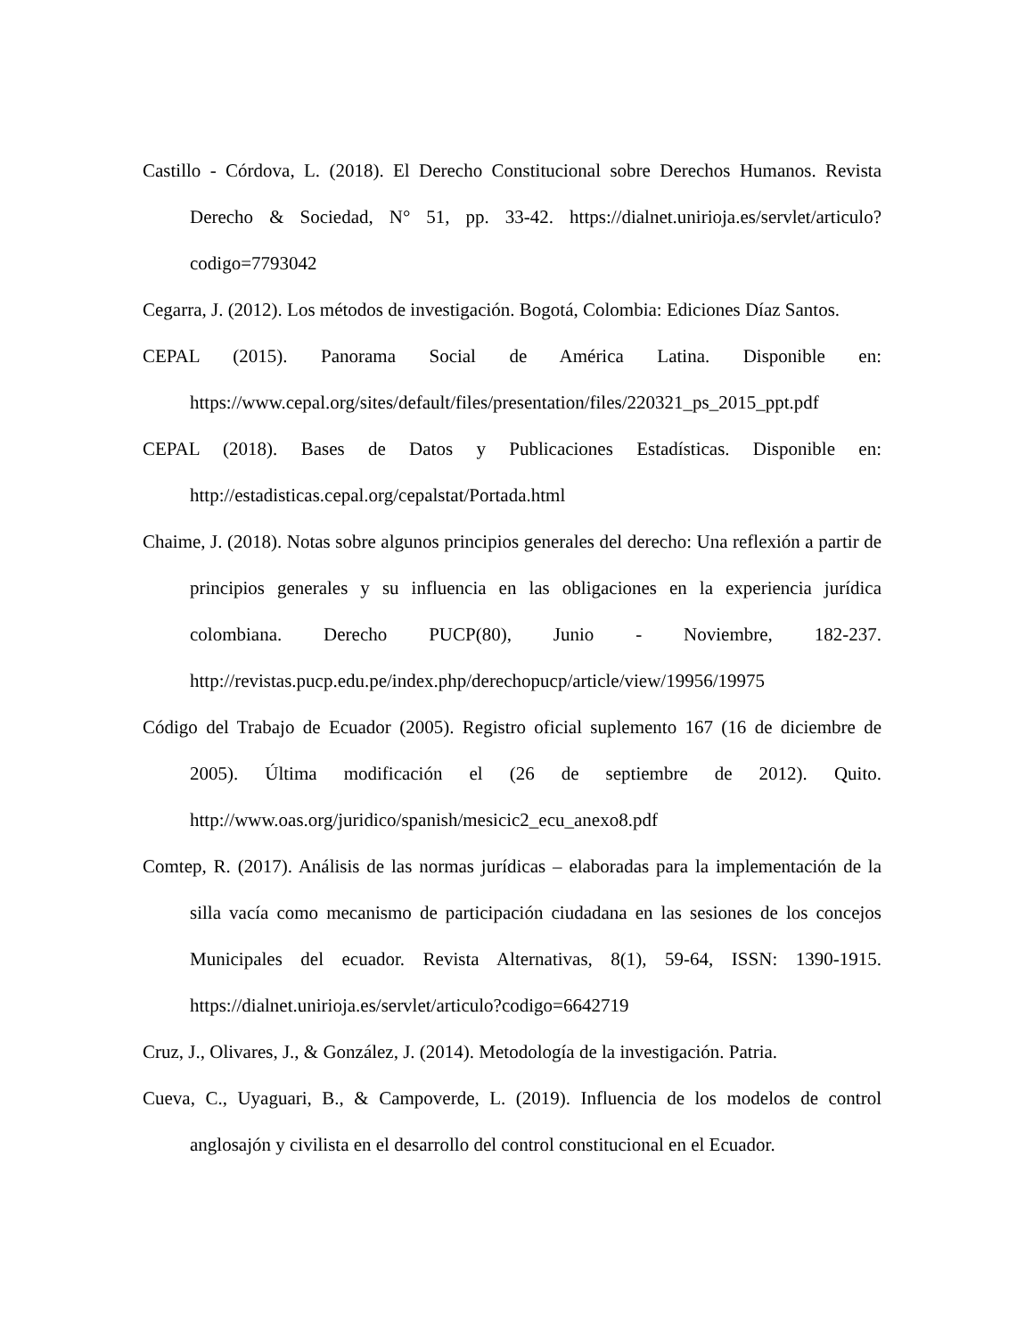Castillo - Córdova, L. (2018). El Derecho Constitucional sobre Derechos Humanos. Revista Derecho & Sociedad, N° 51, pp. 33-42. https://dialnet.unirioja.es/servlet/articulo?codigo=7793042
Cegarra, J. (2012). Los métodos de investigación. Bogotá, Colombia: Ediciones Díaz Santos.
CEPAL (2015). Panorama Social de América Latina. Disponible en: https://www.cepal.org/sites/default/files/presentation/files/220321_ps_2015_ppt.pdf
CEPAL (2018). Bases de Datos y Publicaciones Estadísticas. Disponible en: http://estadisticas.cepal.org/cepalstat/Portada.html
Chaime, J. (2018). Notas sobre algunos principios generales del derecho: Una reflexión a partir de principios generales y su influencia en las obligaciones en la experiencia jurídica colombiana. Derecho PUCP(80), Junio - Noviembre, 182-237. http://revistas.pucp.edu.pe/index.php/derechopucp/article/view/19956/19975
Código del Trabajo de Ecuador (2005). Registro oficial suplemento 167 (16 de diciembre de 2005). Última modificación el (26 de septiembre de 2012). Quito. http://www.oas.org/juridico/spanish/mesicic2_ecu_anexo8.pdf
Comtep, R. (2017). Análisis de las normas jurídicas – elaboradas para la implementación de la silla vacía como mecanismo de participación ciudadana en las sesiones de los concejos Municipales del ecuador. Revista Alternativas, 8(1), 59-64, ISSN: 1390-1915. https://dialnet.unirioja.es/servlet/articulo?codigo=6642719
Cruz, J., Olivares, J., & González, J. (2014). Metodología de la investigación. Patria.
Cueva, C., Uyaguari, B., & Campoverde, L. (2019). Influencia de los modelos de control anglosajón y civilista en el desarrollo del control constitucional en el Ecuador.